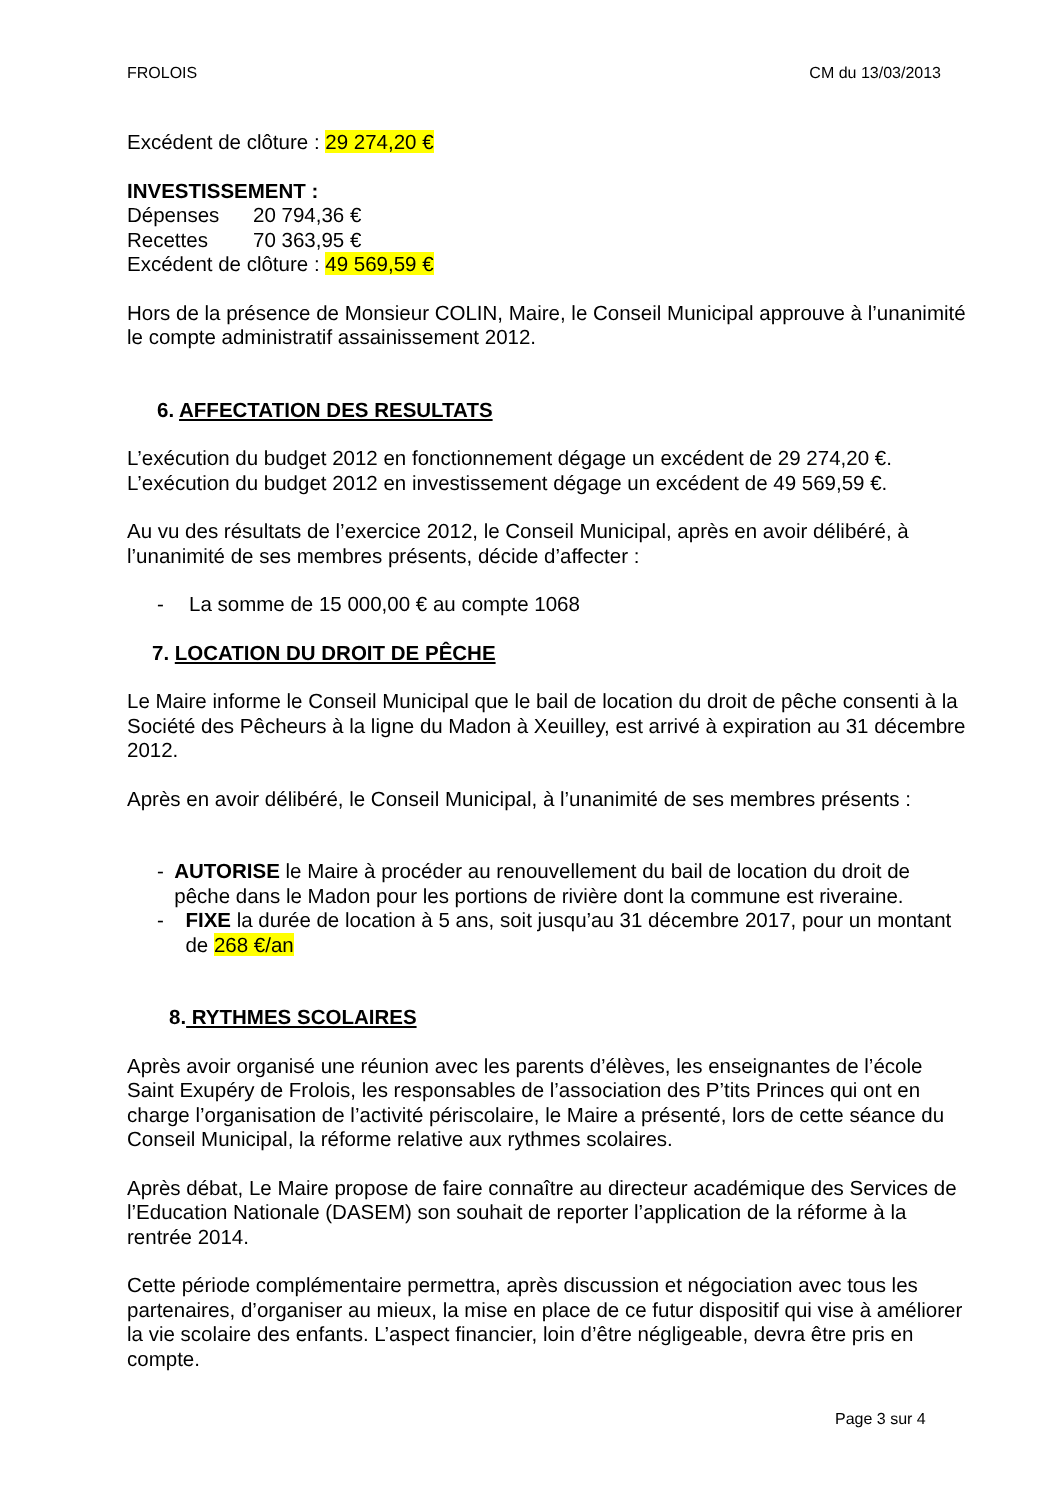FROLOIS CM du 13/03/2013
Excédent de clôture : 29 274,20 €
INVESTISSEMENT :
Dépenses 20 794,36 €
Recettes 70 363,95 €
Excédent de clôture : 49 569,59 €
Hors de la présence de Monsieur COLIN, Maire, le Conseil Municipal approuve à l’unanimité le compte administratif assainissement 2012.
6. AFFECTATION DES RESULTATS
L’exécution du budget 2012 en fonctionnement dégage un excédent de 29 274,20 €.
L’exécution du budget 2012 en investissement dégage un excédent de 49 569,59 €.
Au vu des résultats de l’exercice 2012, le Conseil Municipal, après en avoir délibéré, à l’unanimité de ses membres présents, décide d’affecter :
- La somme de 15 000,00 € au compte 1068
7. LOCATION DU DROIT DE PÊCHE
Le Maire informe le Conseil Municipal que le bail de location du droit de pêche consenti à la Société des Pêcheurs à la ligne du Madon à Xeuilley, est arrivé à expiration au 31 décembre 2012.
Après en avoir délibéré, le Conseil Municipal, à l’unanimité de ses membres présents :
- AUTORISE le Maire à procéder au renouvellement du bail de location du droit de pêche dans le Madon pour les portions de rivière dont la commune est riveraine.
- FIXE la durée de location à 5 ans, soit jusqu’au 31 décembre 2017, pour un montant de 268 €/an
8. RYTHMES SCOLAIRES
Après avoir organisé une réunion avec les parents d’élèves, les enseignantes de l’école Saint Exupéry de Frolois, les responsables de l’association des P’tits Princes qui ont en charge l’organisation de l’activité périscolaire, le Maire a présenté, lors de cette séance du Conseil Municipal, la réforme relative aux rythmes scolaires.
Après débat, Le Maire propose de faire connaître au directeur académique des Services de l’Education Nationale (DASEM) son souhait de reporter l’application de la réforme à la rentrée 2014.
Cette période complémentaire permettra, après discussion et négociation avec tous les partenaires, d’organiser au mieux, la mise en place de ce futur dispositif qui vise à améliorer la vie scolaire des enfants. L’aspect financier, loin d’être négligeable, devra être pris en compte.
Page 3 sur 4